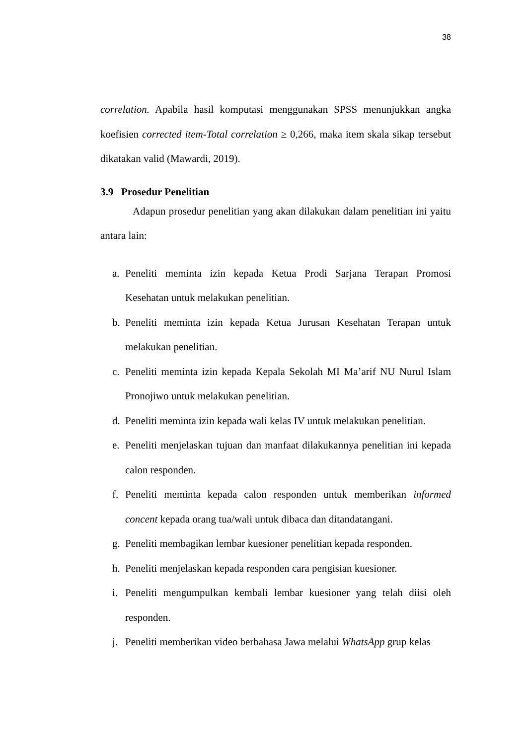38
correlation. Apabila hasil komputasi menggunakan SPSS menunjukkan angka koefisien corrected item-Total correlation ≥ 0,266, maka item skala sikap tersebut dikatakan valid (Mawardi, 2019).
3.9 Prosedur Penelitian
Adapun prosedur penelitian yang akan dilakukan dalam penelitian ini yaitu antara lain:
a. Peneliti meminta izin kepada Ketua Prodi Sarjana Terapan Promosi Kesehatan untuk melakukan penelitian.
b. Peneliti meminta izin kepada Ketua Jurusan Kesehatan Terapan untuk melakukan penelitian.
c. Peneliti meminta izin kepada Kepala Sekolah MI Ma’arif NU Nurul Islam Pronojiwo untuk melakukan penelitian.
d. Peneliti meminta izin kepada wali kelas IV untuk melakukan penelitian.
e. Peneliti menjelaskan tujuan dan manfaat dilakukannya penelitian ini kepada calon responden.
f. Peneliti meminta kepada calon responden untuk memberikan informed concent kepada orang tua/wali untuk dibaca dan ditandatangani.
g. Peneliti membagikan lembar kuesioner penelitian kepada responden.
h. Peneliti menjelaskan kepada responden cara pengisian kuesioner.
i. Peneliti mengumpulkan kembali lembar kuesioner yang telah diisi oleh responden.
j. Peneliti memberikan video berbahasa Jawa melalui WhatsApp grup kelas